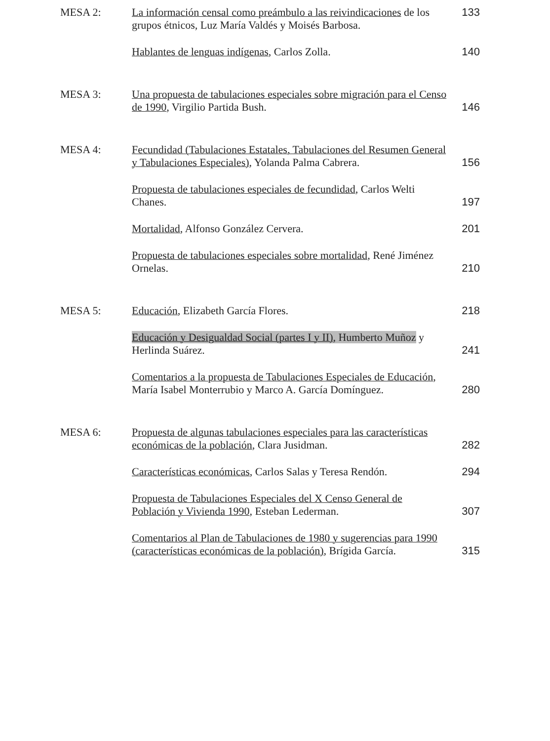MESA 2:
La información censal como preámbulo a las reivindicaciones de los grupos étnicos, Luz María Valdés y Moisés Barbosa.
133
Hablantes de lenguas indígenas, Carlos Zolla.
140
MESA 3:
Una propuesta de tabulaciones especiales sobre migración para el Censo de 1990, Virgilio Partida Bush.
146
MESA 4:
Fecundidad (Tabulaciones Estatales, Tabulaciones del Resumen General y Tabulaciones Especiales), Yolanda Palma Cabrera.
156
Propuesta de tabulaciones especiales de fecundidad, Carlos Welti Chanes.
197
Mortalidad, Alfonso González Cervera.
201
Propuesta de tabulaciones especiales sobre mortalidad, René Jiménez Ornelas.
210
MESA 5:
Educación, Elizabeth García Flores.
218
Educación y Desigualdad Social (partes I y II), Humberto Muñoz y Herlinda Suárez.
241
Comentarios a la propuesta de Tabulaciones Especiales de Educación, María Isabel Monterrubio y Marco A. García Domínguez.
280
MESA 6:
Propuesta de algunas tabulaciones especiales para las características económicas de la población, Clara Jusidman.
282
Características económicas, Carlos Salas y Teresa Rendón.
294
Propuesta de Tabulaciones Especiales del X Censo General de Población y Vivienda 1990, Esteban Lederman.
307
Comentarios al Plan de Tabulaciones de 1980 y sugerencias para 1990 (características económicas de la población), Brígida García.
315